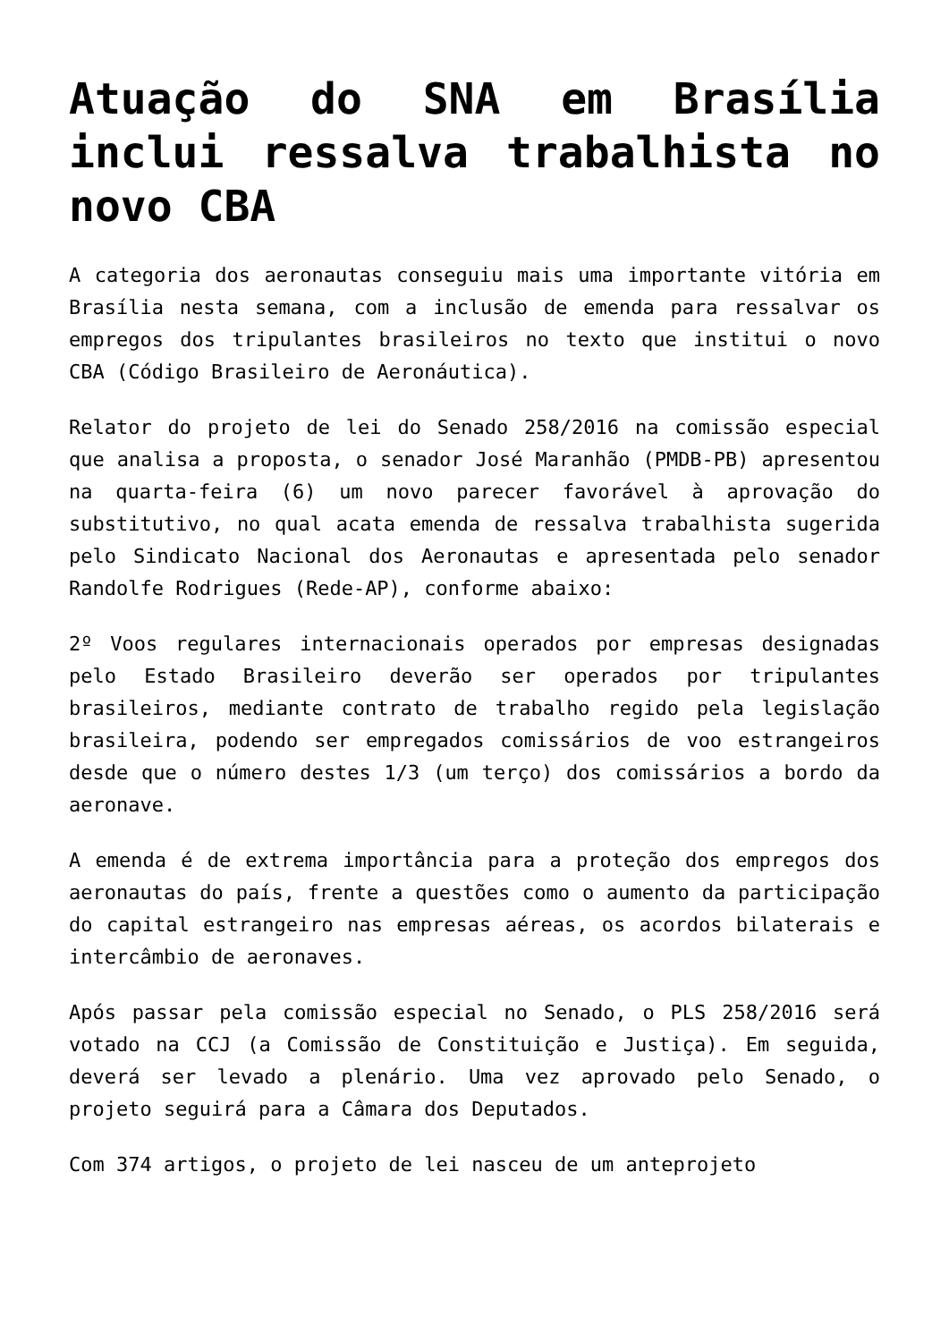Atuação do SNA em Brasília inclui ressalva trabalhista no novo CBA
A categoria dos aeronautas conseguiu mais uma importante vitória em Brasília nesta semana, com a inclusão de emenda para ressalvar os empregos dos tripulantes brasileiros no texto que institui o novo CBA (Código Brasileiro de Aeronáutica).
Relator do projeto de lei do Senado 258/2016 na comissão especial que analisa a proposta, o senador José Maranhão (PMDB-PB) apresentou na quarta-feira (6) um novo parecer favorável à aprovação do substitutivo, no qual acata emenda de ressalva trabalhista sugerida pelo Sindicato Nacional dos Aeronautas e apresentada pelo senador Randolfe Rodrigues (Rede-AP), conforme abaixo:
2º Voos regulares internacionais operados por empresas designadas pelo Estado Brasileiro deverão ser operados por tripulantes brasileiros, mediante contrato de trabalho regido pela legislação brasileira, podendo ser empregados comissários de voo estrangeiros desde que o número destes 1/3 (um terço) dos comissários a bordo da aeronave.
A emenda é de extrema importância para a proteção dos empregos dos aeronautas do país, frente a questões como o aumento da participação do capital estrangeiro nas empresas aéreas, os acordos bilaterais e intercâmbio de aeronaves.
Após passar pela comissão especial no Senado, o PLS 258/2016 será votado na CCJ (a Comissão de Constituição e Justiça). Em seguida, deverá ser levado a plenário. Uma vez aprovado pelo Senado, o projeto seguirá para a Câmara dos Deputados.
Com 374 artigos, o projeto de lei nasceu de um anteprojeto